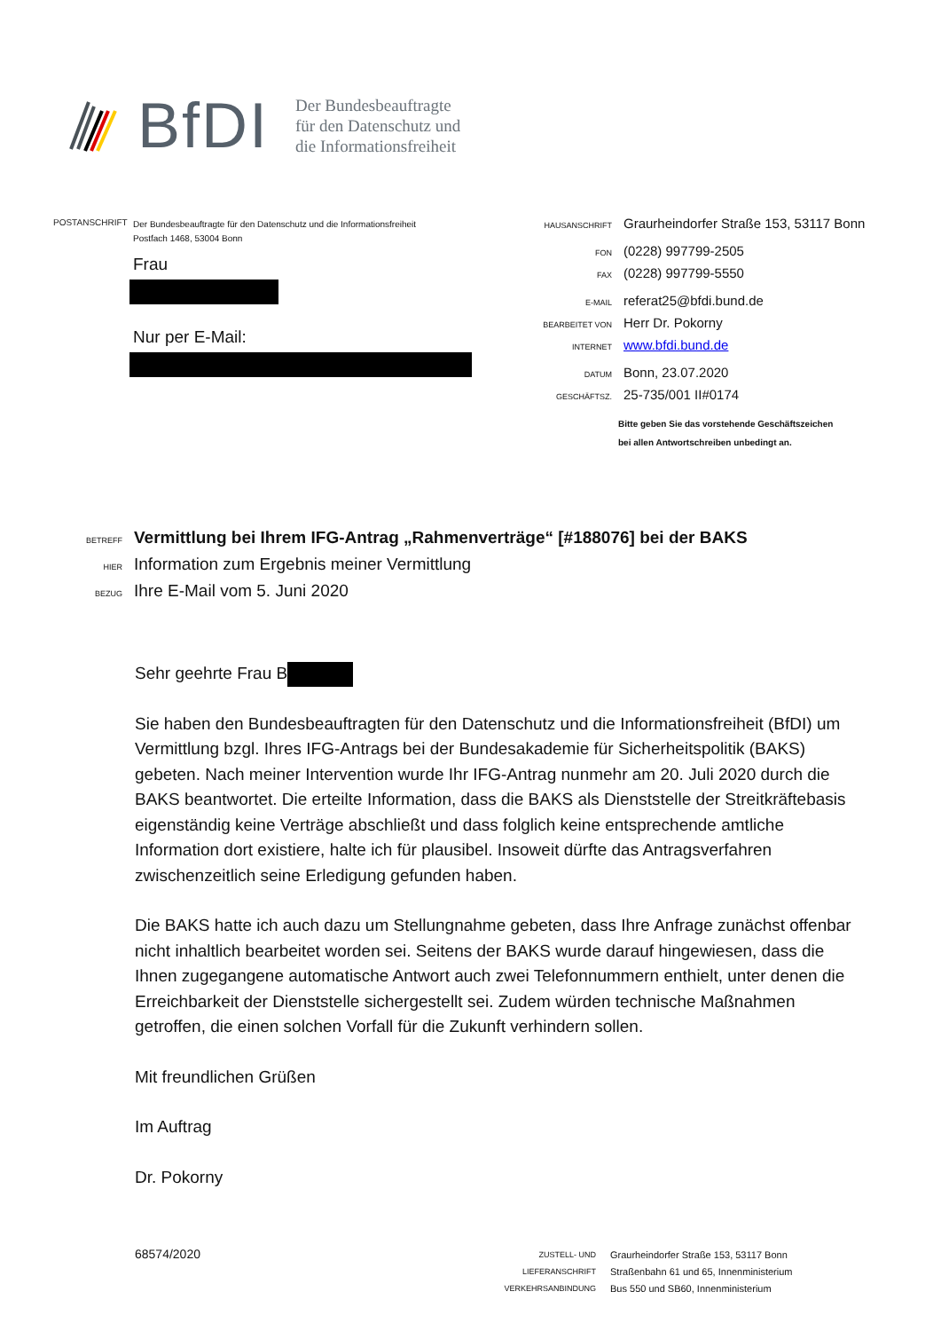BfDI
Der Bundesbeauftragte
für den Datenschutz und
die Informationsfreiheit
POSTANSCHRIFT
Der Bundesbeauftragte für den Datenschutz und die Informationsfreiheit
Postfach 1468, 53004 Bonn
Frau
Nur per E-Mail:
HAUSANSCHRIFT Graurheindorfer Straße 153, 53117 Bonn
FON (0228) 997799-2505
FAX (0228) 997799-5550
E-MAIL referat25@bfdi.bund.de
BEARBEITET VON Herr Dr. Pokorny
INTERNET www.bfdi.bund.de
DATUM Bonn, 23.07.2020
GESCHÄFTSZ. 25-735/001 II#0174
Bitte geben Sie das vorstehende Geschäftszeichen
bei allen Antwortschreiben unbedingt an.
BETREFF Vermittlung bei Ihrem IFG-Antrag „Rahmenverträge“ [#188076] bei der BAKS
HIER Information zum Ergebnis meiner Vermittlung
BEZUG Ihre E-Mail vom 5. Juni 2020
Sehr geehrte Frau B
Sie haben den Bundesbeauftragten für den Datenschutz und die Informationsfreiheit (BfDI) um Vermittlung bzgl. Ihres IFG-Antrags bei der Bundesakademie für Sicherheitspolitik (BAKS) gebeten. Nach meiner Intervention wurde Ihr IFG-Antrag nunmehr am 20. Juli 2020 durch die BAKS beantwortet. Die erteilte Information, dass die BAKS als Dienststelle der Streitkräftebasis eigenständig keine Verträge abschließt und dass folglich keine entsprechende amtliche Information dort existiere, halte ich für plausibel. Insoweit dürfte das Antragsverfahren zwischenzeitlich seine Erledigung gefunden haben.
Die BAKS hatte ich auch dazu um Stellungnahme gebeten, dass Ihre Anfrage zunächst offenbar nicht inhaltlich bearbeitet worden sei. Seitens der BAKS wurde darauf hingewiesen, dass die Ihnen zugegangene automatische Antwort auch zwei Telefonnummern enthielt, unter denen die Erreichbarkeit der Dienststelle sichergestellt sei. Zudem würden technische Maßnahmen getroffen, die einen solchen Vorfall für die Zukunft verhindern sollen.
Mit freundlichen Grüßen
Im Auftrag
Dr. Pokorny
68574/2020
ZUSTELL- UND LIEFERANSCHRIFT
VERKEHRSANBINDUNG
Graurheindorfer Straße 153, 53117 Bonn
Straßenbahn 61 und 65, Innenministerium
Bus 550 und SB60, Innenministerium